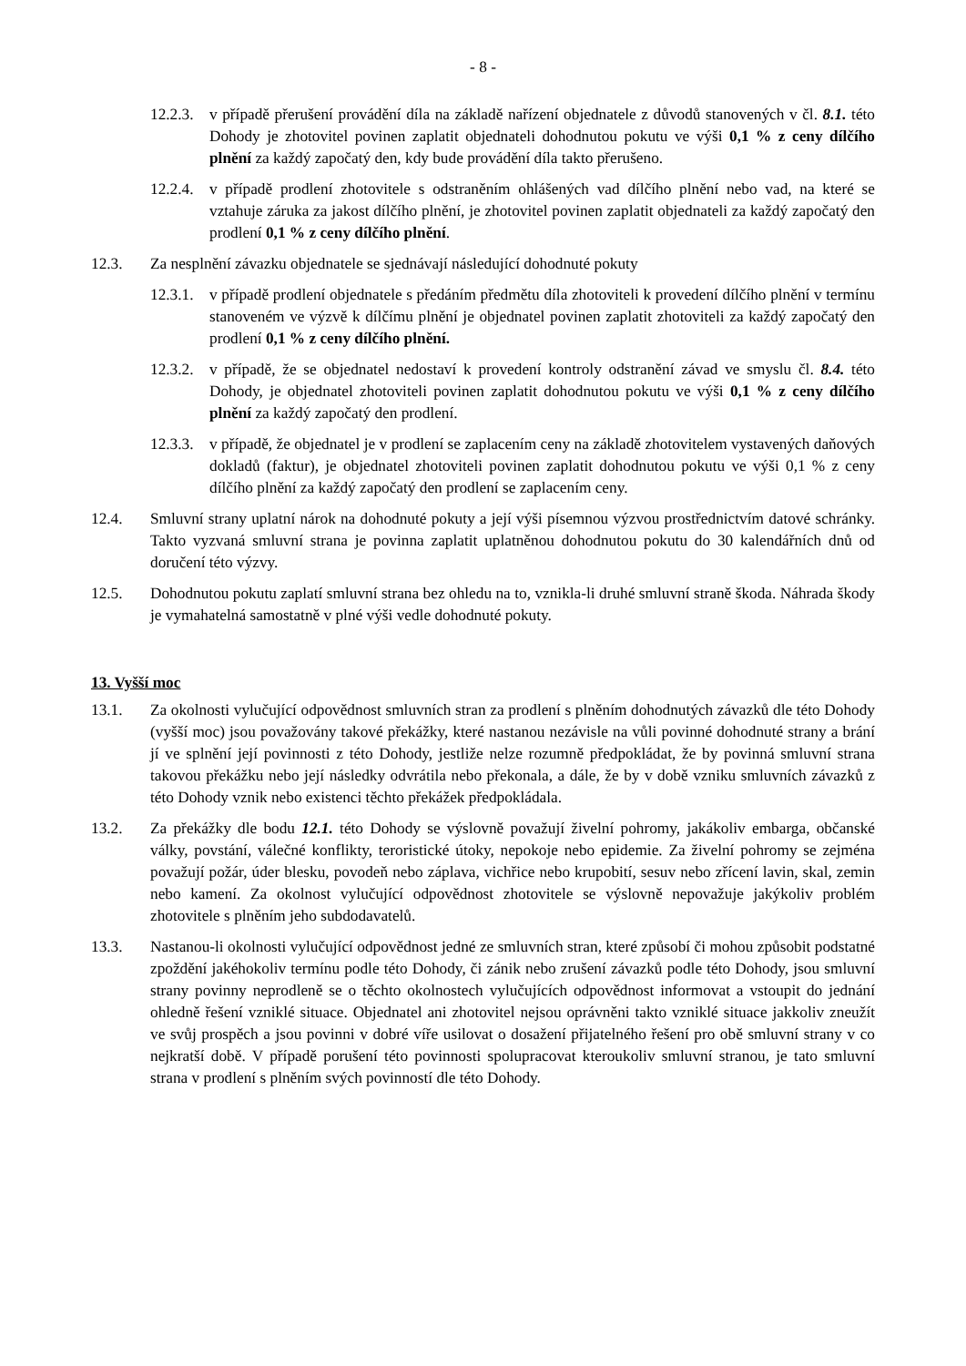- 8 -
12.2.3.
v případě přerušení provádění díla na základě nařízení objednatele z důvodů stanovených v čl. 8.1. této Dohody je zhotovitel povinen zaplatit objednateli dohodnutou pokutu ve výši 0,1 % z ceny dílčího plnění za každý započatý den, kdy bude provádění díla takto přerušeno.
12.2.4.
v případě prodlení zhotovitele s odstraněním ohlášených vad dílčího plnění nebo vad, na které se vztahuje záruka za jakost dílčího plnění, je zhotovitel povinen zaplatit objednateli za každý započatý den prodlení 0,1 % z ceny dílčího plnění.
12.3. Za nesplnění závazku objednatele se sjednávají následující dohodnuté pokuty
12.3.1.
v případě prodlení objednatele s předáním předmětu díla zhotoviteli k provedení dílčího plnění v termínu stanoveném ve výzvě k dílčímu plnění je objednatel povinen zaplatit zhotoviteli za každý započatý den prodlení 0,1 % z ceny dílčího plnění.
12.3.2.
v případě, že se objednatel nedostaví k provedení kontroly odstranění závad ve smyslu čl. 8.4. této Dohody, je objednatel zhotoviteli povinen zaplatit dohodnutou pokutu ve výši 0,1 % z ceny dílčího plnění za každý započatý den prodlení.
12.3.3.
v případě, že objednatel je v prodlení se zaplacením ceny na základě zhotovitelem vystavených daňových dokladů (faktur), je objednatel zhotoviteli povinen zaplatit dohodnutou pokutu ve výši 0,1 % z ceny dílčího plnění za každý započatý den prodlení se zaplacením ceny.
12.4. Smluvní strany uplatní nárok na dohodnuté pokuty a její výši písemnou výzvou prostřednictvím datové schránky. Takto vyzvaná smluvní strana je povinna zaplatit uplatněnou dohodnutou pokutu do 30 kalendářních dnů od doručení této výzvy.
12.5. Dohodnutou pokutu zaplatí smluvní strana bez ohledu na to, vznikla-li druhé smluvní straně škoda. Náhrada škody je vymahatelná samostatně v plné výši vedle dohodnuté pokuty.
13. Vyšší moc
13.1. Za okolnosti vylučující odpovědnost smluvních stran za prodlení s plněním dohodnutých závazků dle této Dohody (vyšší moc) jsou považovány takové překážky, které nastanou nezávisle na vůli povinné dohodnuté strany a brání jí ve splnění její povinnosti z této Dohody, jestliže nelze rozumně předpokládat, že by povinná smluvní strana takovou překážku nebo její následky odvrátila nebo překonala, a dále, že by v době vzniku smluvních závazků z této Dohody vznik nebo existenci těchto překážek předpokládala.
13.2. Za překážky dle bodu 12.1. této Dohody se výslovně považují živelní pohromy, jakákoliv embarga, občanské války, povstání, válečné konflikty, teroristické útoky, nepokoje nebo epidemie. Za živelní pohromy se zejména považují požár, úder blesku, povodeň nebo záplava, vichřice nebo krupobití, sesuv nebo zřícení lavin, skal, zemin nebo kamení. Za okolnost vylučující odpovědnost zhotovitele se výslovně nepovažuje jakýkoliv problém zhotovitele s plněním jeho subdodavatelů.
13.3. Nastanou-li okolnosti vylučující odpovědnost jedné ze smluvních stran, které způsobí či mohou způsobit podstatné zpoždění jakéhokoliv termínu podle této Dohody, či zánik nebo zrušení závazků podle této Dohody, jsou smluvní strany povinny neprodleně se o těchto okolnostech vylučujících odpovědnost informovat a vstoupit do jednání ohledně řešení vzniklé situace. Objednatel ani zhotovitel nejsou oprávněni takto vzniklé situace jakkoliv zneužít ve svůj prospěch a jsou povinni v dobré víře usilovat o dosažení přijatelného řešení pro obě smluvní strany v co nejkratší době. V případě porušení této povinnosti spolupracovat kteroukoliv smluvní stranou, je tato smluvní strana v prodlení s plněním svých povinností dle této Dohody.